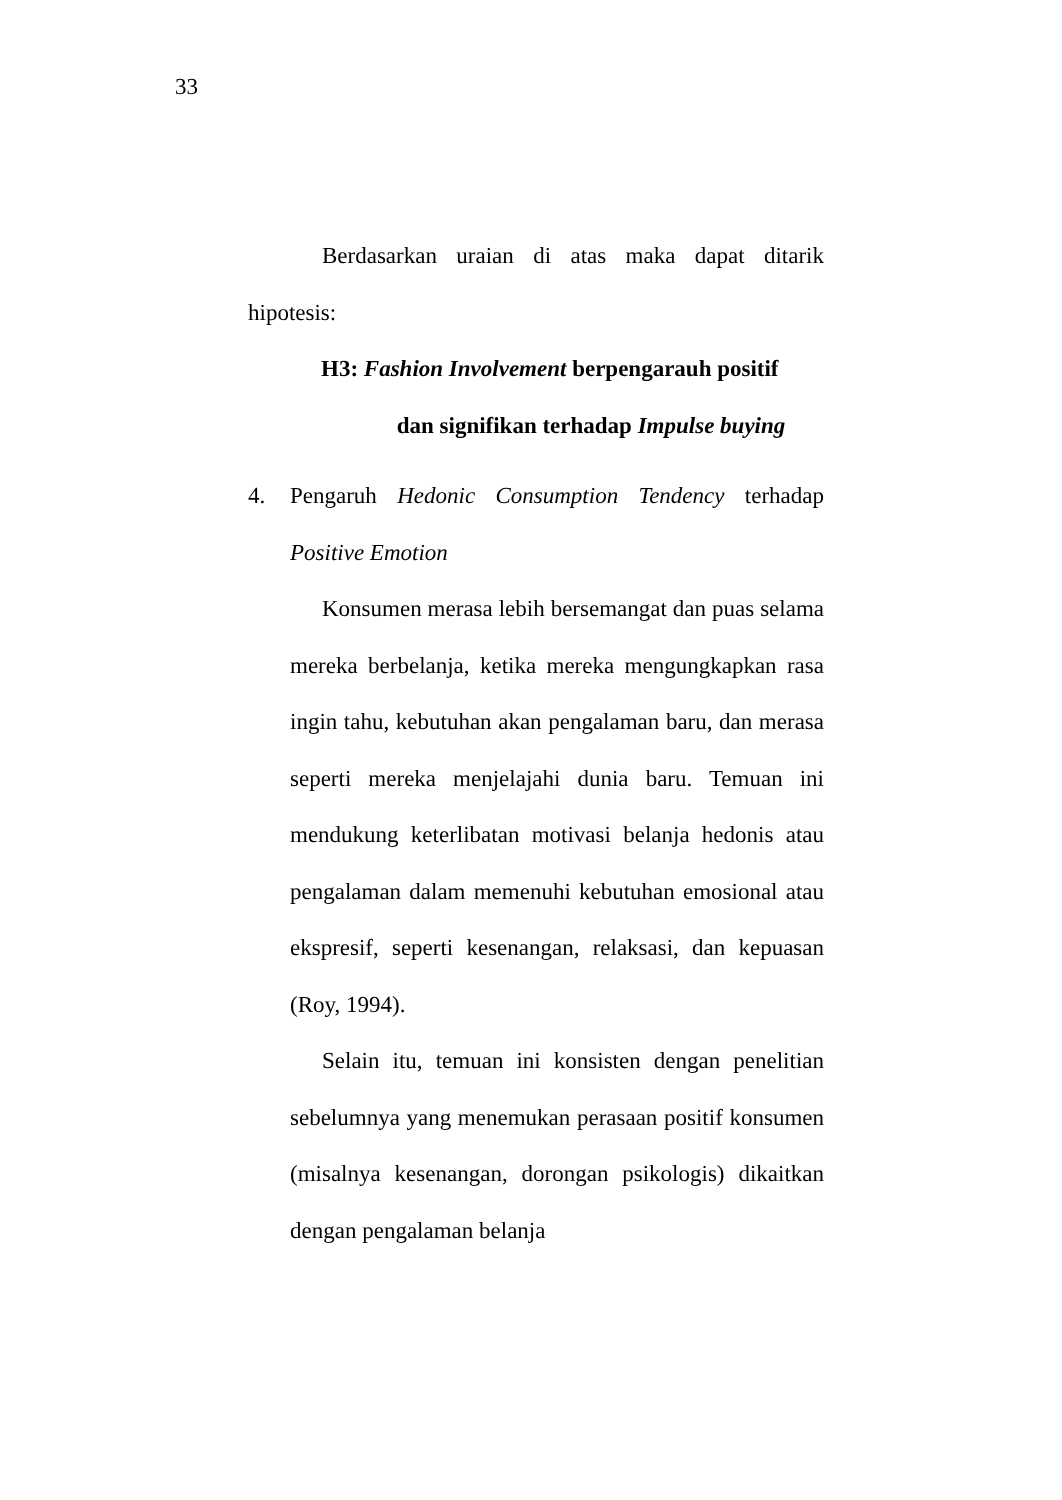33
Berdasarkan uraian di atas maka dapat ditarik hipotesis:
H3: Fashion Involvement berpengarauh positif
dan signifikan terhadap Impulse buying
4. Pengaruh Hedonic Consumption Tendency terhadap Positive Emotion
Konsumen merasa lebih bersemangat dan puas selama mereka berbelanja, ketika mereka mengungkapkan rasa ingin tahu, kebutuhan akan pengalaman baru, dan merasa seperti mereka menjelajahi dunia baru. Temuan ini mendukung keterlibatan motivasi belanja hedonis atau pengalaman dalam memenuhi kebutuhan emosional atau ekspresif, seperti kesenangan, relaksasi, dan kepuasan (Roy, 1994).
Selain itu, temuan ini konsisten dengan penelitian sebelumnya yang menemukan perasaan positif konsumen (misalnya kesenangan, dorongan psikologis) dikaitkan dengan pengalaman belanja